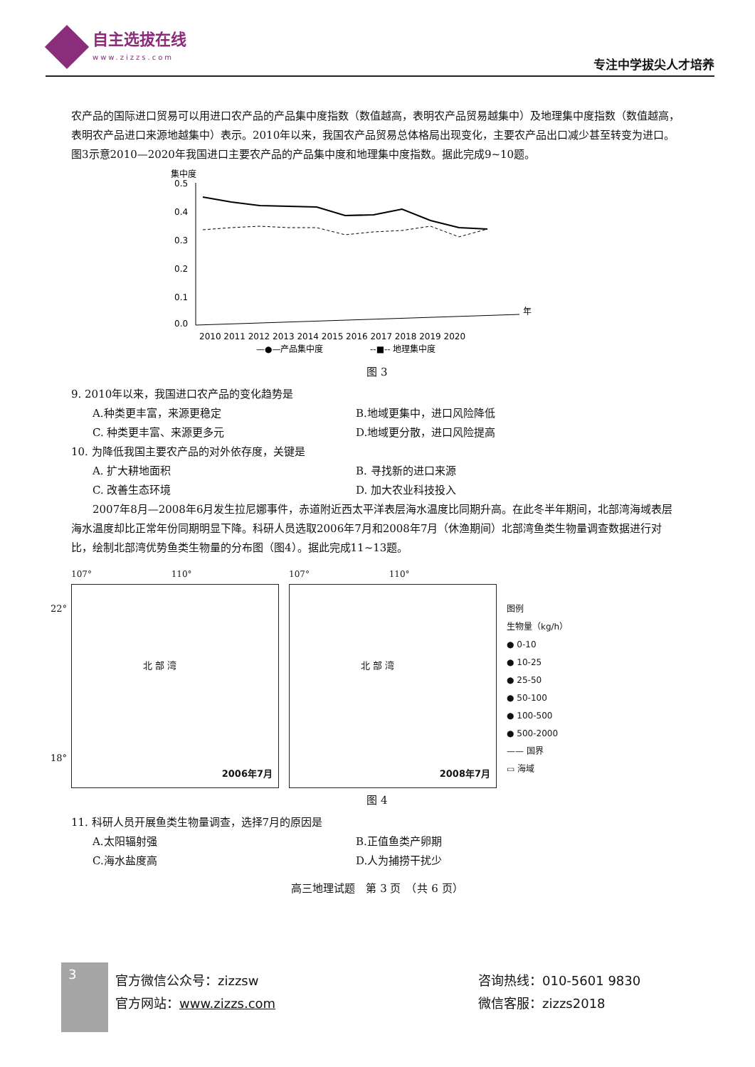自主选拔在线
www.zizzs.com
专注中学拔尖人才培养
农产品的国际进口贸易可以用进口农产品的产品集中度指数（数值越高，表明农产品贸易越集中）及地理集中度指数（数值越高，表明农产品进口来源地越集中）表示。2010年以来，我国农产品贸易总体格局出现变化，主要农产品出口减少甚至转变为进口。图3示意2010—2020年我国进口主要农产品的产品集中度和地理集中度指数。据此完成9~10题。
集中度
0.5
0.4
0.3
0.2
0.1
0.0
年
2010 2011 2012 2013 2014 2015 2016 2017 2018 2019 2020
—●—产品集中度
--■-- 地理集中度
图 3
9. 2010年以来，我国进口农产品的变化趋势是
A.种类更丰富，来源更稳定 B.地域更集中，进口风险降低 C. 种类更丰富、来源更多元 D.地域更分散，进口风险提高
10. 为降低我国主要农产品的对外依存度，关键是
A. 扩大耕地面积 B. 寻找新的进口来源 C. 改善生态环境 D. 加大农业科技投入
　　2007年8月—2008年6月发生拉尼娜事件，赤道附近西太平洋表层海水温度比同期升高。在此冬半年期间，北部湾海域表层海水温度却比正常年份同期明显下降。科研人员选取2006年7月和2008年7月（休渔期间）北部湾鱼类生物量调查数据进行对比，绘制北部湾优势鱼类生物量的分布图（图4）。据此完成11~13题。
107° 　　　　　　　　　110°
北 部 湾
22°
18°
2006年7月
107° 　　　　　　　　　110°
北 部 湾
2008年7月
图例
生物量（kg/h）
● 0-10
● 10-25
● 25-50
● 50-100
● 100-500
● 500-2000
—— 国界
▭ 海域
图 4
11. 科研人员开展鱼类生物量调查，选择7月的原因是
A.太阳辐射强 B.正值鱼类产卵期 C.海水盐度高 D.人为捕捞干扰少
高三地理试题　第 3 页　（共 6 页）
3
官方微信公众号：zizzsw
官方网站：www.zizzs.com
咨询热线：010-5601 9830
微信客服：zizzs2018